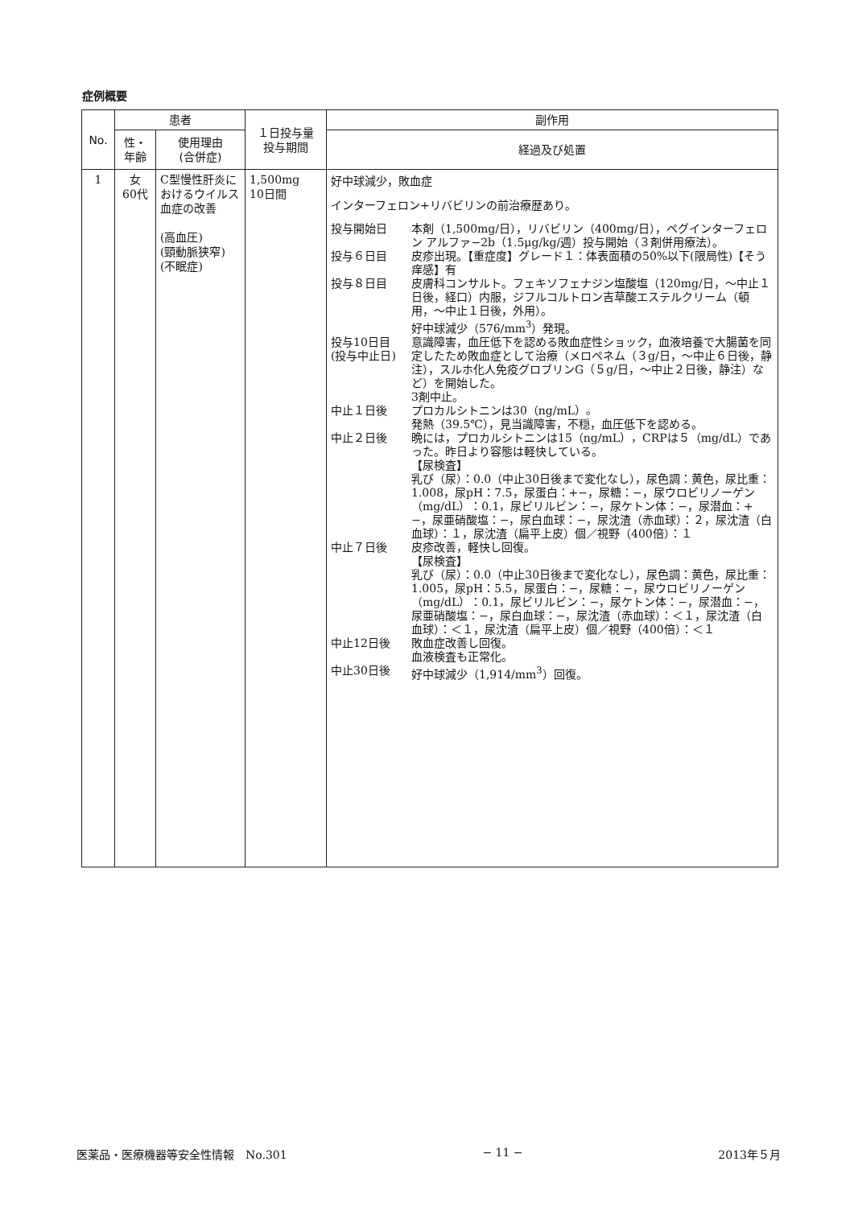症例概要
| No. | 患者 | | １日投与量 投与期間 | 副作用 |
| --- | --- | --- | --- | --- |
| | 性・ 年齢 | 使用理由 (合併症) | | 経過及び処置 |
| 1 | 女 60代 | C型慢性肝炎におけるウイルス血症の改善 (高血圧) (頸動脈狭窄) (不眠症) | 1,500mg 10日間 | 好中球減少，敗血症 インターフェロン+リバビリンの前治療歴あり。 投与開始日 本剤（1,500mg/日），リバビリン（400mg/日），ペグインターフェロン アルファ−2b（1.5μg/kg/週）投与開始（３剤併用療法）。 投与６日目 皮疹出現。【重症度】グレード１：体表面積の50%以下(限局性)【そう痒感】有 投与８日目 皮膚科コンサルト。フェキソフェナジン塩酸塩（120mg/日，〜中止１日後，経口）内服，ジフルコルトロン吉草酸エステルクリーム（頓用，〜中止１日後，外用）。 好中球減少（576/mm<sup>3</sup>）発現。 投与10日目 (投与中止日) 意識障害，血圧低下を認める敗血症性ショック，血液培養で大腸菌を同定したため敗血症として治療（メロペネム（３g/日，〜中止６日後，静注），スルホ化人免疫グロブリンG（５g/日，〜中止２日後，静注）など）を開始した。 3剤中止。 中止１日後 プロカルシトニンは30（ng/mL）。 発熱（39.5℃），見当識障害，不穏，血圧低下を認める。 中止２日後 晩には，プロカルシトニンは15（ng/mL），CRPは５（mg/dL）であった。昨日より容態は軽快している。 【尿検査】 乳び（尿）：0.0（中止30日後まで変化なし），尿色調：黄色，尿比重：1.008，尿pH：7.5，尿蛋白：+−，尿糖：−，尿ウロビリノーゲン（mg/dL）：0.1，尿ビリルビン：−，尿ケトン体：−，尿潜血：+−，尿亜硝酸塩：−，尿白血球：−，尿沈渣（赤血球）：２，尿沈渣（白血球）：１，尿沈渣（扁平上皮）個／視野（400倍）：１ 中止７日後 皮疹改善，軽快し回復。 【尿検査】 乳び（尿）：0.0（中止30日後まで変化なし），尿色調：黄色，尿比重：1.005，尿pH：5.5，尿蛋白：−，尿糖：−，尿ウロビリノーゲン（mg/dL）：0.1，尿ビリルビン：−，尿ケトン体：−，尿潜血：−，尿亜硝酸塩：−，尿白血球：−，尿沈渣（赤血球）：＜１，尿沈渣（白血球）：＜１，尿沈渣（扁平上皮）個／視野（400倍）：＜１ 中止12日後 敗血症改善し回復。 血液検査も正常化。 中止30日後 好中球減少（1,914/mm<sup>3</sup>）回復。 |
医薬品・医療機器等安全性情報　No.301 − 11 − 2013年５月